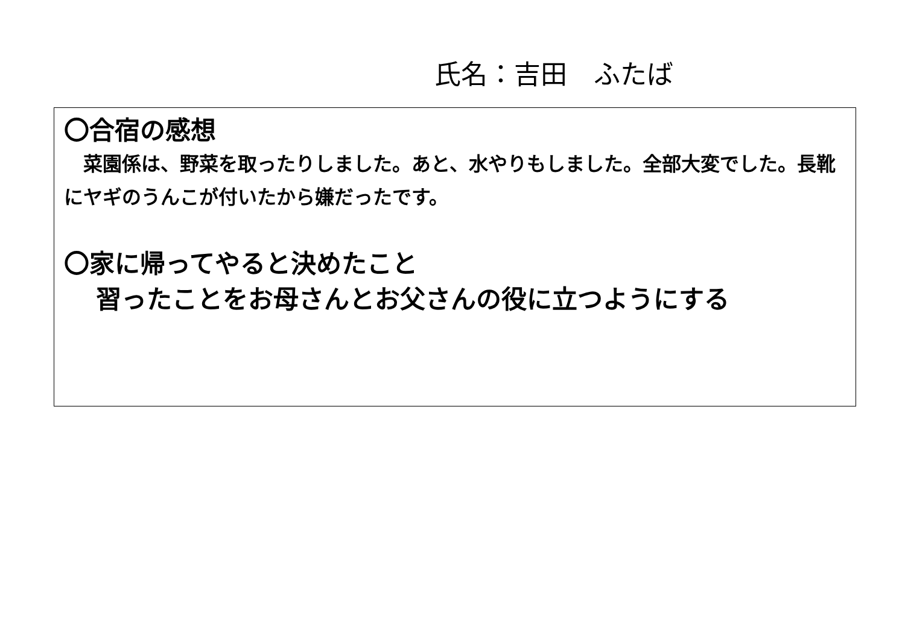氏名：吉田　ふたば
〇合宿の感想
　菜園係は、野菜を取ったりしました。あと、水やりもしました。全部大変でした。長靴にヤギのうんこが付いたから嫌だったです。
〇家に帰ってやると決めたこと
習ったことをお母さんとお父さんの役に立つようにする